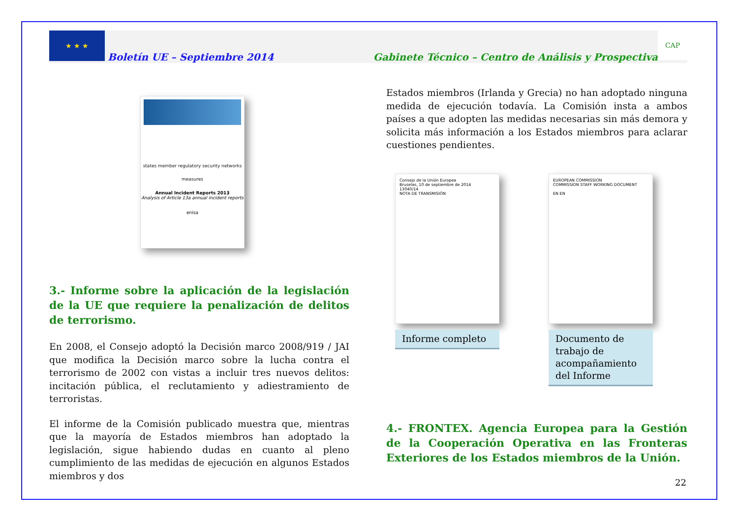★ ★ ★
Boletín UE – Septiembre 2014 Gabinete Técnico – Centro de Análisis y Prospectiva
CAP
states member regulatory security networks measures
Annual Incident Reports 2013
Analysis of Article 13a annual incident reports
enisa
3.- Informe sobre la aplicación de la legislación de la UE que requiere la penalización de delitos de terrorismo.
En 2008, el Consejo adoptó la Decisión marco 2008/919 / JAI que modifica la Decisión marco sobre la lucha contra el terrorismo de 2002 con vistas a incluir tres nuevos delitos: incitación pública, el reclutamiento y adiestramiento de terroristas.
El informe de la Comisión publicado muestra que, mientras que la mayoría de Estados miembros han adoptado la legislación, sigue habiendo dudas en cuanto al pleno cumplimiento de las medidas de ejecución en algunos Estados miembros y dos
Estados miembros (Irlanda y Grecia) no han adoptado ninguna medida de ejecución todavía. La Comisión insta a ambos países a que adopten las medidas necesarias sin más demora y solicita más información a los Estados miembros para aclarar cuestiones pendientes.
Consejo de la Unión Europea
Bruselas, 10 de septiembre de 2014
13040/14
NOTA DE TRANSMISIÓN
Informe completo
EUROPEAN COMMISSION
COMMISSION STAFF WORKING DOCUMENT
EN EN
Documento de trabajo de acompañamiento del Informe
4.- FRONTEX. Agencia Europea para la Gestión de la Cooperación Operativa en las Fronteras Exteriores de los Estados miembros de la Unión.
22